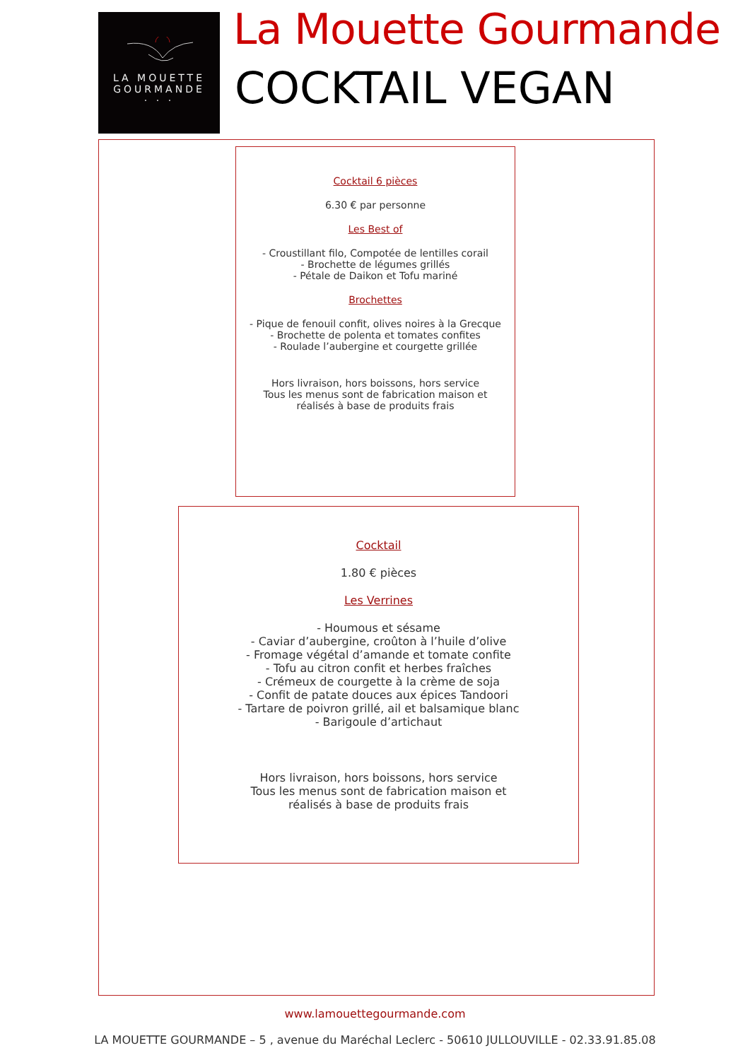LA MOUETTE
GOURMANDE
· · ·
La Mouette Gourmande
COCKTAIL VEGAN
Cocktail 6 pièces
6.30 € par personne
Les Best of
- Croustillant filo, Compotée de lentilles corail
- Brochette de légumes grillés
- Pétale de Daikon et Tofu mariné
Brochettes
- Pique de fenouil confit, olives noires à la Grecque
- Brochette de polenta et tomates confites
- Roulade l’aubergine et courgette grillée
Hors livraison, hors boissons, hors service
Tous les menus sont de fabrication maison et
réalisés à base de produits frais
Cocktail
1.80 € pièces
Les Verrines
- Houmous et sésame
- Caviar d’aubergine, croûton à l’huile d’olive
- Fromage végétal d’amande et tomate confite
- Tofu au citron confit et herbes fraîches
- Crémeux de courgette à la crème de soja
- Confit de patate douces aux épices Tandoori
- Tartare de poivron grillé, ail et balsamique blanc
- Barigoule d’artichaut
Hors livraison, hors boissons, hors service
Tous les menus sont de fabrication maison et
réalisés à base de produits frais
www.lamouettegourmande.com
LA MOUETTE GOURMANDE – 5 , avenue du Maréchal Leclerc - 50610 JULLOUVILLE - 02.33.91.85.08